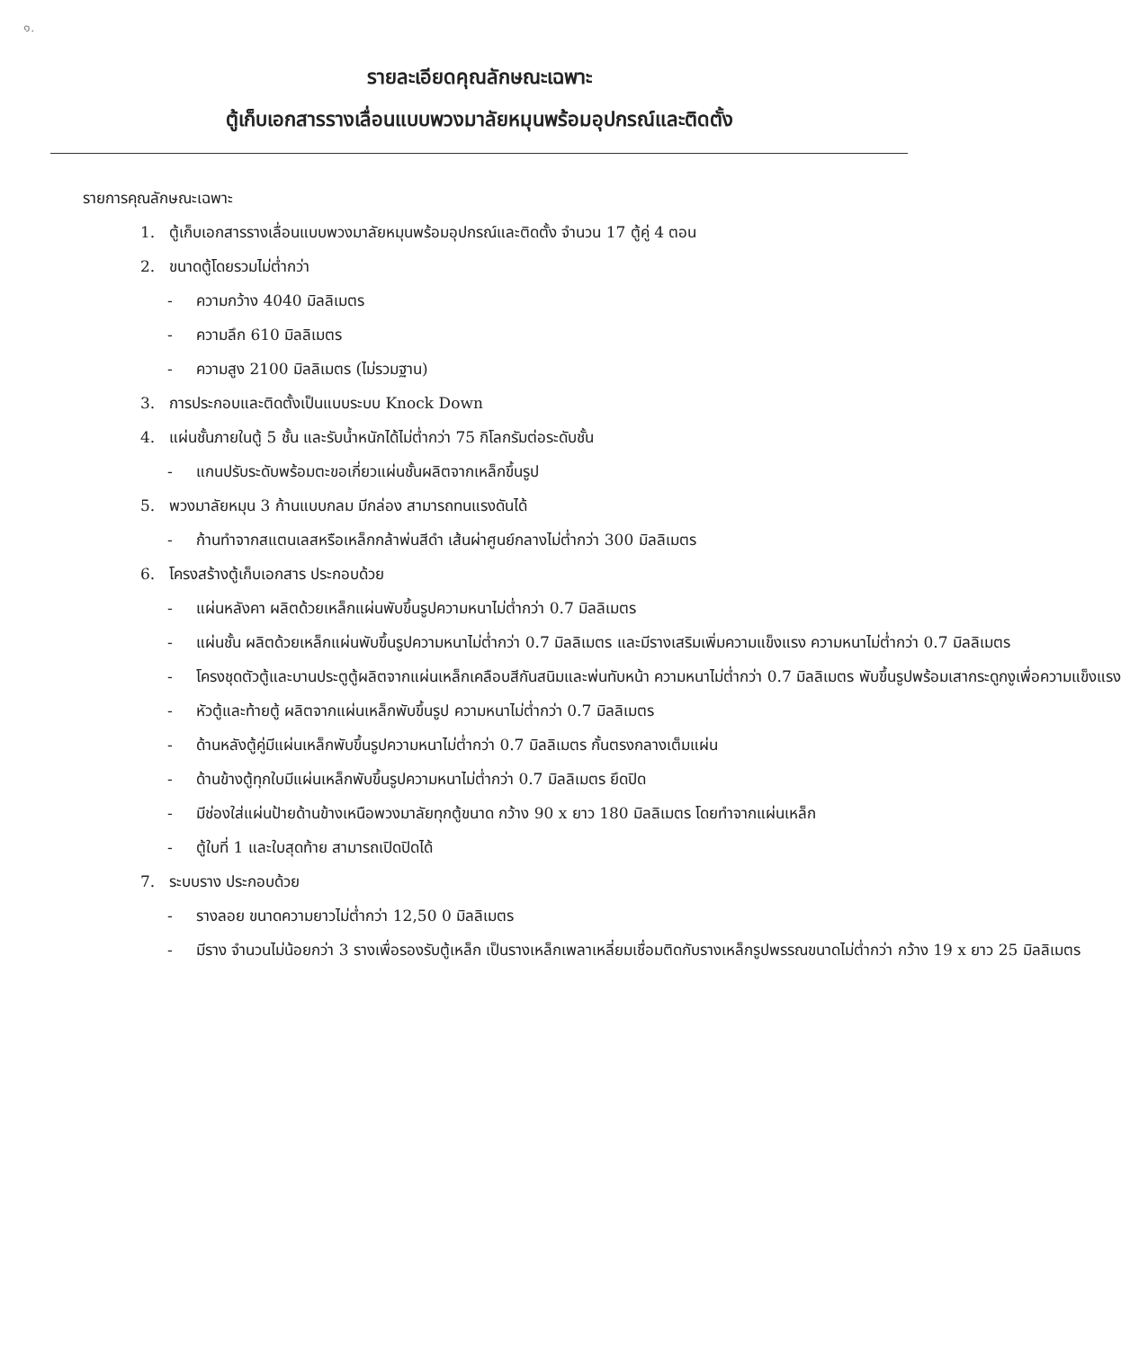๑.
รายละเอียดคุณลักษณะเฉพาะ
ตู้เก็บเอกสารรางเลื่อนแบบพวงมาลัยหมุนพร้อมอุปกรณ์และติดตั้ง
รายการคุณลักษณะเฉพาะ
1. ตู้เก็บเอกสารรางเลื่อนแบบพวงมาลัยหมุนพร้อมอุปกรณ์และติดตั้ง จำนวน 17 ตู้คู่ 4 ตอน
2. ขนาดตู้โดยรวมไม่ต่ำกว่า
- ความกว้าง 4040 มิลลิเมตร
- ความลึก 610 มิลลิเมตร
- ความสูง 2100 มิลลิเมตร (ไม่รวมฐาน)
3. การประกอบและติดตั้งเป็นแบบระบบ Knock Down
4. แผ่นชั้นภายในตู้ 5 ชั้น และรับน้ำหนักได้ไม่ต่ำกว่า 75 กิโลกรัมต่อระดับชั้น
- แกนปรับระดับพร้อมตะขอเกี่ยวแผ่นชั้นผลิตจากเหล็กขึ้นรูป
5. พวงมาลัยหมุน 3 ก้านแบบกลม มีกล่อง สามารถทนแรงดันได้
- ก้านทำจากสแตนเลสหรือเหล็กกล้าพ่นสีดำ เส้นผ่าศูนย์กลางไม่ต่ำกว่า 300 มิลลิเมตร
6. โครงสร้างตู้เก็บเอกสาร ประกอบด้วย
- แผ่นหลังคา ผลิตด้วยเหล็กแผ่นพับขึ้นรูปความหนาไม่ต่ำกว่า 0.7 มิลลิเมตร
- แผ่นชั้น ผลิตด้วยเหล็กแผ่นพับขึ้นรูปความหนาไม่ต่ำกว่า 0.7 มิลลิเมตร และมีรางเสริมเพิ่มความแข็งแรง ความหนาไม่ต่ำกว่า 0.7 มิลลิเมตร
- โครงชุดตัวตู้และบานประตูตู้ผลิตจากแผ่นเหล็กเคลือบสีกันสนิมและพ่นทับหน้า ความหนาไม่ต่ำกว่า 0.7 มิลลิเมตร พับขึ้นรูปพร้อมเสากระดูกงูเพื่อความแข็งแรง
- หัวตู้และท้ายตู้ ผลิตจากแผ่นเหล็กพับขึ้นรูป ความหนาไม่ต่ำกว่า 0.7 มิลลิเมตร
- ด้านหลังตู้คู่มีแผ่นเหล็กพับขึ้นรูปความหนาไม่ต่ำกว่า 0.7 มิลลิเมตร กั้นตรงกลางเต็มแผ่น
- ด้านข้างตู้ทุกใบมีแผ่นเหล็กพับขึ้นรูปความหนาไม่ต่ำกว่า 0.7 มิลลิเมตร ยึดปิด
- มีช่องใส่แผ่นป้ายด้านข้างเหนือพวงมาลัยทุกตู้ขนาด กว้าง 90 x ยาว 180 มิลลิเมตร โดยทำจากแผ่นเหล็ก
- ตู้ใบที่ 1 และใบสุดท้าย สามารถเปิดปิดได้
7. ระบบราง ประกอบด้วย
- รางลอย ขนาดความยาวไม่ต่ำกว่า 12,50 0 มิลลิเมตร
- มีราง จำนวนไม่น้อยกว่า 3 รางเพื่อรองรับตู้เหล็ก เป็นรางเหล็กเพลาเหลี่ยมเชื่อมติดกับรางเหล็กรูปพรรณขนาดไม่ต่ำกว่า กว้าง 19 x ยาว 25 มิลลิเมตร